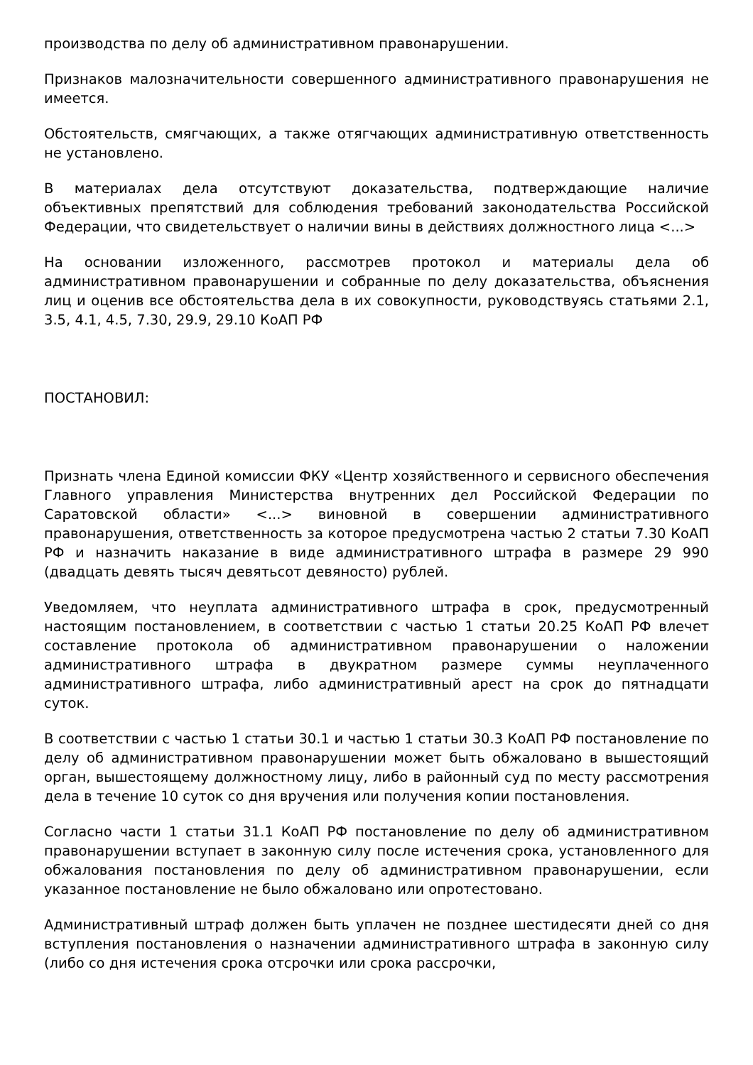производства по делу об административном правонарушении.
Признаков малозначительности совершенного административного правонарушения не имеется.
Обстоятельств, смягчающих, а также отягчающих административную ответственность не установлено.
В материалах дела отсутствуют доказательства, подтверждающие наличие объективных препятствий для соблюдения требований законодательства Российской Федерации, что свидетельствует о наличии вины в действиях должностного лица <...>
На основании изложенного, рассмотрев протокол и материалы дела об административном правонарушении и собранные по делу доказательства, объяснения лиц и оценив все обстоятельства дела в их совокупности, руководствуясь статьями 2.1, 3.5, 4.1, 4.5, 7.30, 29.9, 29.10 КоАП РФ
ПОСТАНОВИЛ:
Признать члена Единой комиссии ФКУ «Центр хозяйственного и сервисного обеспечения Главного управления Министерства внутренних дел Российской Федерации по Саратовской области» <...> виновной в совершении административного правонарушения, ответственность за которое предусмотрена частью 2 статьи 7.30 КоАП РФ и назначить наказание в виде административного штрафа в размере 29 990 (двадцать девять тысяч девятьсот девяносто) рублей.
Уведомляем, что неуплата административного штрафа в срок, предусмотренный настоящим постановлением, в соответствии с частью 1 статьи 20.25 КоАП РФ влечет составление протокола об административном правонарушении о наложении административного штрафа в двукратном размере суммы неуплаченного административного штрафа, либо административный арест на срок до пятнадцати суток.
В соответствии с частью 1 статьи 30.1 и частью 1 статьи 30.3 КоАП РФ постановление по делу об административном правонарушении может быть обжаловано в вышестоящий орган, вышестоящему должностному лицу, либо в районный суд по месту рассмотрения дела в течение 10 суток со дня вручения или получения копии постановления.
Согласно части 1 статьи 31.1 КоАП РФ постановление по делу об административном правонарушении вступает в законную силу после истечения срока, установленного для обжалования постановления по делу об административном правонарушении, если указанное постановление не было обжаловано или опротестовано.
Административный штраф должен быть уплачен не позднее шестидесяти дней со дня вступления постановления о назначении административного штрафа в законную силу (либо со дня истечения срока отсрочки или срока рассрочки,